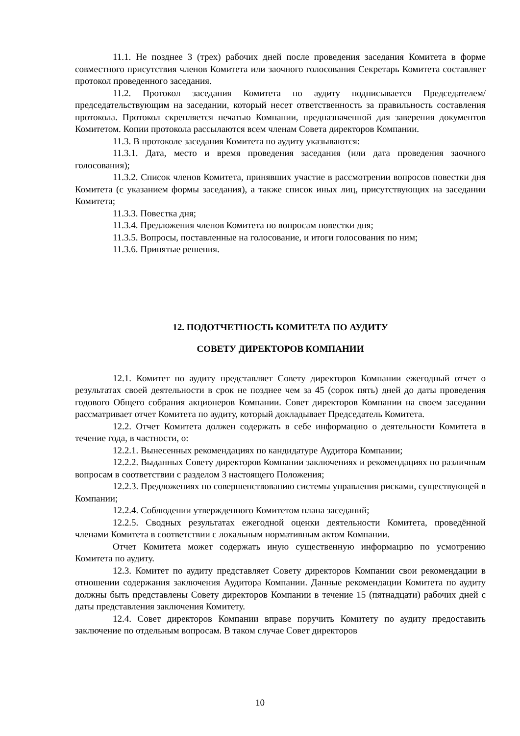11.1. Не позднее 3 (трех) рабочих дней после проведения заседания Комитета в форме совместного присутствия членов Комитета или заочного голосования Секретарь Комитета составляет протокол проведенного заседания.
11.2. Протокол заседания Комитета по аудиту подписывается Председателем/председательствующим на заседании, который несет ответственность за правильность составления протокола. Протокол скрепляется печатью Компании, предназначенной для заверения документов Комитетом. Копии протокола рассылаются всем членам Совета директоров Компании.
11.3. В протоколе заседания Комитета по аудиту указываются:
11.3.1. Дата, место и время проведения заседания (или дата проведения заочного голосования);
11.3.2. Список членов Комитета, принявших участие в рассмотрении вопросов повестки дня Комитета (с указанием формы заседания), а также список иных лиц, присутствующих на заседании Комитета;
11.3.3. Повестка дня;
11.3.4. Предложения членов Комитета по вопросам повестки дня;
11.3.5. Вопросы, поставленные на голосование, и итоги голосования по ним;
11.3.6. Принятые решения.
12. ПОДОТЧЕТНОСТЬ КОМИТЕТА ПО АУДИТУ
СОВЕТУ ДИРЕКТОРОВ КОМПАНИИ
12.1. Комитет по аудиту представляет Совету директоров Компании ежегодный отчет о результатах своей деятельности в срок не позднее чем за 45 (сорок пять) дней до даты проведения годового Общего собрания акционеров Компании. Совет директоров Компании на своем заседании рассматривает отчет Комитета по аудиту, который докладывает Председатель Комитета.
12.2. Отчет Комитета должен содержать в себе информацию о деятельности Комитета в течение года, в частности, о:
12.2.1. Вынесенных рекомендациях по кандидатуре Аудитора Компании;
12.2.2. Выданных Совету директоров Компании заключениях и рекомендациях по различным вопросам в соответствии с разделом 3 настоящего Положения;
12.2.3. Предложениях по совершенствованию системы управления рисками, существующей в Компании;
12.2.4. Соблюдении утвержденного Комитетом плана заседаний;
12.2.5. Сводных результатах ежегодной оценки деятельности Комитета, проведённой членами Комитета в соответствии с локальным нормативным актом Компании.
Отчет Комитета может содержать иную существенную информацию по усмотрению Комитета по аудиту.
12.3. Комитет по аудиту представляет Совету директоров Компании свои рекомендации в отношении содержания заключения Аудитора Компании. Данные рекомендации Комитета по аудиту должны быть представлены Совету директоров Компании в течение 15 (пятнадцати) рабочих дней с даты представления заключения Комитету.
12.4. Совет директоров Компании вправе поручить Комитету по аудиту предоставить заключение по отдельным вопросам. В таком случае Совет директоров
10